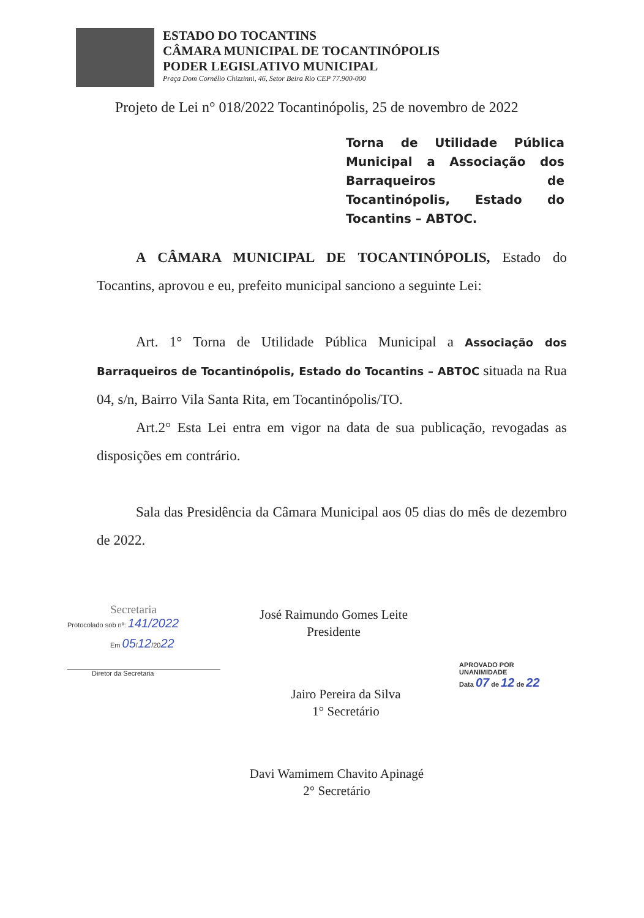ESTADO DO TOCANTINS
CÂMARA MUNICIPAL DE TOCANTINÓPOLIS
PODER LEGISLATIVO MUNICIPAL
Praça Dom Cornélio Chizzinni, 46, Setor Beira Rio CEP 77.900-000
Projeto de Lei n° 018/2022 Tocantinópolis, 25 de novembro de 2022
Torna de Utilidade Pública Municipal a Associação dos Barraqueiros de Tocantinópolis, Estado do Tocantins – ABTOC.
A CÂMARA MUNICIPAL DE TOCANTINÓPOLIS, Estado do Tocantins, aprovou e eu, prefeito municipal sanciono a seguinte Lei:
Art. 1° Torna de Utilidade Pública Municipal a Associação dos Barraqueiros de Tocantinópolis, Estado do Tocantins – ABTOC situada na Rua 04, s/n, Bairro Vila Santa Rita, em Tocantinópolis/TO.
Art.2° Esta Lei entra em vigor na data de sua publicação, revogadas as disposições em contrário.
Sala das Presidência da Câmara Municipal aos 05 dias do mês de dezembro de 2022.
Secretaria
Protocolado sob nº: 141/2022
Em 05/12/2022
Diretor da Secretaria
José Raimundo Gomes Leite
Presidente
Jairo Pereira da Silva
1° Secretário
APROVADO POR UNANIMIDADE
Data 07 de 12 de 22
Davi Wamimem Chavito Apinagé
2° Secretário